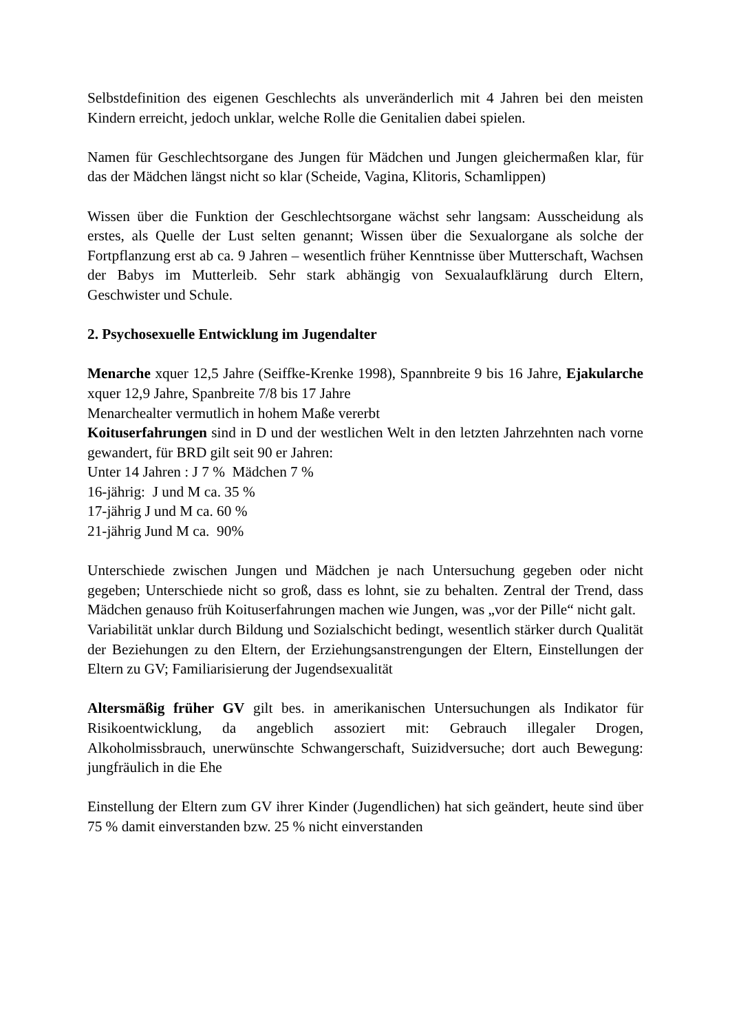Selbstdefinition des eigenen Geschlechts als unveränderlich mit 4 Jahren bei den meisten Kindern erreicht, jedoch unklar, welche Rolle die Genitalien dabei spielen.
Namen für Geschlechtsorgane des Jungen für Mädchen und Jungen gleichermaßen klar, für das der Mädchen längst nicht so klar (Scheide, Vagina, Klitoris, Schamlippen)
Wissen über die Funktion der Geschlechtsorgane wächst sehr langsam: Ausscheidung als erstes, als Quelle der Lust selten genannt; Wissen über die Sexualorgane als solche der Fortpflanzung erst ab ca. 9 Jahren – wesentlich früher Kenntnisse über Mutterschaft, Wachsen der Babys im Mutterleib. Sehr stark abhängig von Sexualaufklärung durch Eltern, Geschwister und Schule.
2. Psychosexuelle Entwicklung im Jugendalter
Menarche xquer 12,5 Jahre (Seiffke-Krenke 1998), Spannbreite 9 bis 16 Jahre, Ejakularche xquer 12,9 Jahre, Spanbreite 7/8 bis 17 Jahre
Menarchealter vermutlich in hohem Maße vererbt
Koituserfahrungen sind in D und der westlichen Welt in den letzten Jahrzehnten nach vorne gewandert, für BRD gilt seit 90 er Jahren:
Unter 14 Jahren : J 7 % Mädchen 7 %
16-jährig: J und M ca. 35 %
17-jährig J und M ca. 60 %
21-jährig Jund M ca. 90%
Unterschiede zwischen Jungen und Mädchen je nach Untersuchung gegeben oder nicht gegeben; Unterschiede nicht so groß, dass es lohnt, sie zu behalten. Zentral der Trend, dass Mädchen genauso früh Koituserfahrungen machen wie Jungen, was „vor der Pille“ nicht galt.
Variabilität unklar durch Bildung und Sozialschicht bedingt, wesentlich stärker durch Qualität der Beziehungen zu den Eltern, der Erziehungsanstrengungen der Eltern, Einstellungen der Eltern zu GV; Familiarisierung der Jugendsexualität
Altersmäßig früher GV gilt bes. in amerikanischen Untersuchungen als Indikator für Risikoentwicklung, da angeblich assoziert mit: Gebrauch illegaler Drogen, Alkoholmissbrauch, unerwünschte Schwangerschaft, Suizidversuche; dort auch Bewegung: jungfräulich in die Ehe
Einstellung der Eltern zum GV ihrer Kinder (Jugendlichen) hat sich geändert, heute sind über 75 % damit einverstanden bzw. 25 % nicht einverstanden